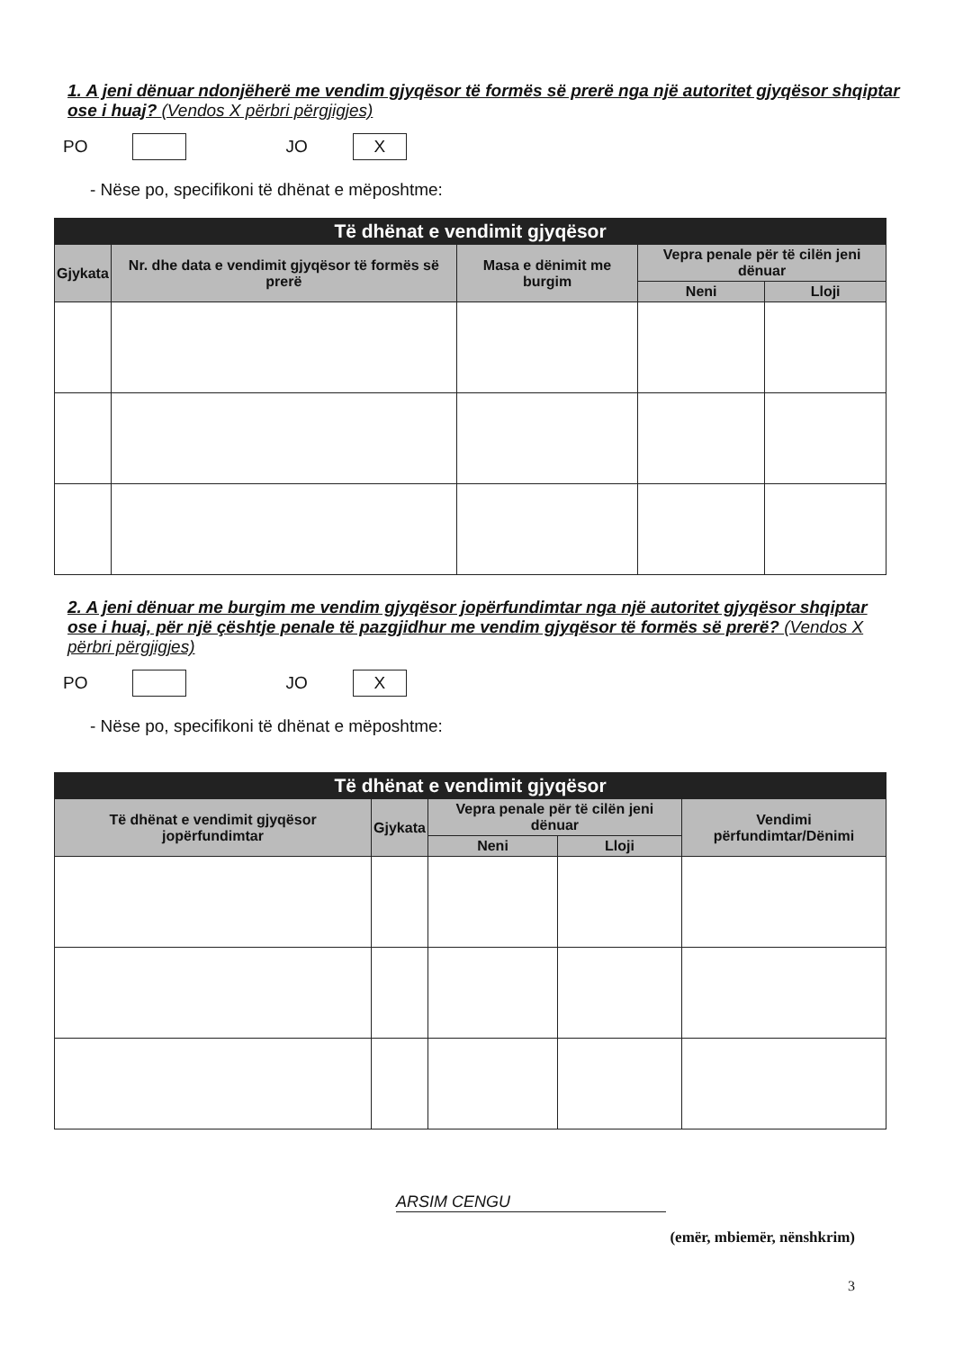1. A jeni dënuar ndonjëherë me vendim gjyqësor të formës së prerë nga një autoritet gjyqësor shqiptar ose i huaj? (Vendos X përbri përgjigjes)
PO JO X
- Nëse po, specifikoni të dhënat e mëposhtme:
| Të dhënat e vendimit gjyqësor | | | | |
| --- | --- | --- | --- | --- |
| Gjykata | Nr. dhe data e vendimit gjyqësor të formës së prerë | Masa e dënimit me burgim | Vepra penale për të cilën jeni dënuar | |
| | | | Neni | Lloji |
2. A jeni dënuar me burgim me vendim gjyqësor jopërfundimtar nga një autoritet gjyqësor shqiptar ose i huaj, për një çështje penale të pazgjidhur me vendim gjyqësor të formës së prerë? (Vendos X përbri përgjigjes)
PO JO X
- Nëse po, specifikoni të dhënat e mëposhtme:
| Të dhënat e vendimit gjyqësor | | | | |
| --- | --- | --- | --- | --- |
| Të dhënat e vendimit gjyqësor jopërfundimtar | Gjykata | Vepra penale për të cilën jeni dënuar | | Vendimi përfundimtar/Dënimi |
| | | Neni | Lloji | |
ARSIM CENGU
(emër, mbiemër, nënshkrim)
3